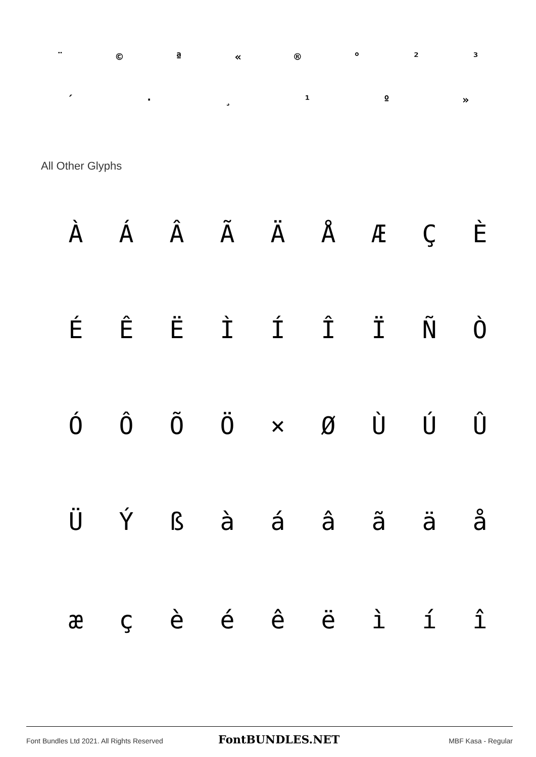¨ © ª « ® ° ²³
´ · ¸ ¹ º »
All Other Glyphs
ÀÁÂÃÄÅÆÇÈ
ÉÊËÌÍÎÏÑÒ
ÓÔÕÖ × ØÙÚÛ
ÜÝßàáâãäå
æçèéêëìíî
Font Bundles Ltd 2021. All Rights Reserved
FontBUNDLES.NET MBF Kasa - Regular